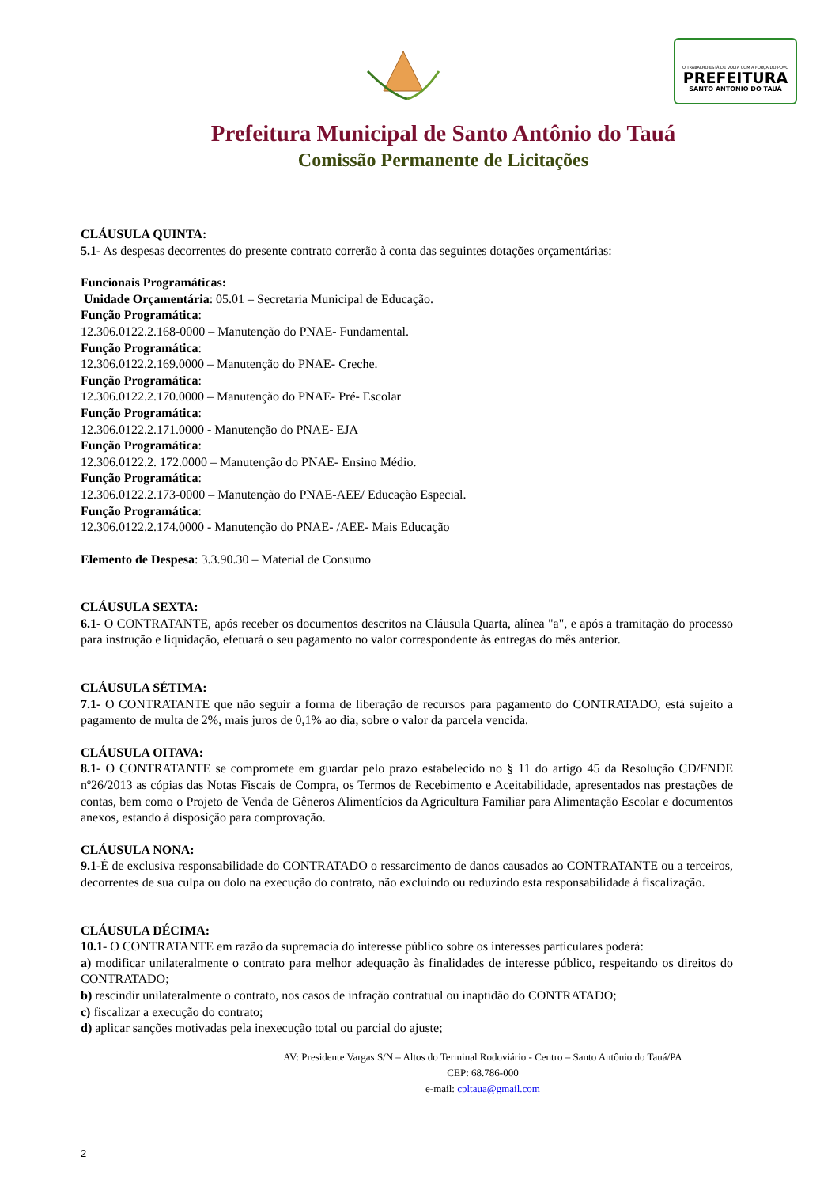O TRABALHO ESTÁ DE VOLTA COM A FORÇA DO POVO
PREFEITURA
SANTO ANTONIO DO TAUÁ
Prefeitura Municipal de Santo Antônio do Tauá
Comissão Permanente de Licitações
CLÁUSULA QUINTA:
5.1- As despesas decorrentes do presente contrato correrão à conta das seguintes dotações orçamentárias:
Funcionais Programáticas:
Unidade Orçamentária: 05.01 – Secretaria Municipal de Educação.
Função Programática:
12.306.0122.2.168-0000 – Manutenção do PNAE- Fundamental.
Função Programática:
12.306.0122.2.169.0000 – Manutenção do PNAE- Creche.
Função Programática:
12.306.0122.2.170.0000 – Manutenção do PNAE- Pré- Escolar
Função Programática:
12.306.0122.2.171.0000 - Manutenção do PNAE- EJA
Função Programática:
12.306.0122.2. 172.0000 – Manutenção do PNAE- Ensino Médio.
Função Programática:
12.306.0122.2.173-0000 – Manutenção do PNAE-AEE/ Educação Especial.
Função Programática:
12.306.0122.2.174.0000 - Manutenção do PNAE- /AEE- Mais Educação
Elemento de Despesa: 3.3.90.30 – Material de Consumo
CLÁUSULA SEXTA:
6.1- O CONTRATANTE, após receber os documentos descritos na Cláusula Quarta, alínea "a", e após a tramitação do processo para instrução e liquidação, efetuará o seu pagamento no valor correspondente às entregas do mês anterior.
CLÁUSULA SÉTIMA:
7.1- O CONTRATANTE que não seguir a forma de liberação de recursos para pagamento do CONTRATADO, está sujeito a pagamento de multa de 2%, mais juros de 0,1% ao dia, sobre o valor da parcela vencida.
CLÁUSULA OITAVA:
8.1- O CONTRATANTE se compromete em guardar pelo prazo estabelecido no § 11 do artigo 45 da Resolução CD/FNDE nº26/2013 as cópias das Notas Fiscais de Compra, os Termos de Recebimento e Aceitabilidade, apresentados nas prestações de contas, bem como o Projeto de Venda de Gêneros Alimentícios da Agricultura Familiar para Alimentação Escolar e documentos anexos, estando à disposição para comprovação.
CLÁUSULA NONA:
9.1-É de exclusiva responsabilidade do CONTRATADO o ressarcimento de danos causados ao CONTRATANTE ou a terceiros, decorrentes de sua culpa ou dolo na execução do contrato, não excluindo ou reduzindo esta responsabilidade à fiscalização.
CLÁUSULA DÉCIMA:
10.1- O CONTRATANTE em razão da supremacia do interesse público sobre os interesses particulares poderá:
a) modificar unilateralmente o contrato para melhor adequação às finalidades de interesse público, respeitando os direitos do CONTRATADO;
b) rescindir unilateralmente o contrato, nos casos de infração contratual ou inaptidão do CONTRATADO;
c) fiscalizar a execução do contrato;
d) aplicar sanções motivadas pela inexecução total ou parcial do ajuste;
AV: Presidente Vargas S/N – Altos do Terminal Rodoviário - Centro – Santo Antônio do Tauá/PA
CEP: 68.786-000
e-mail: cpltaua@gmail.com
2